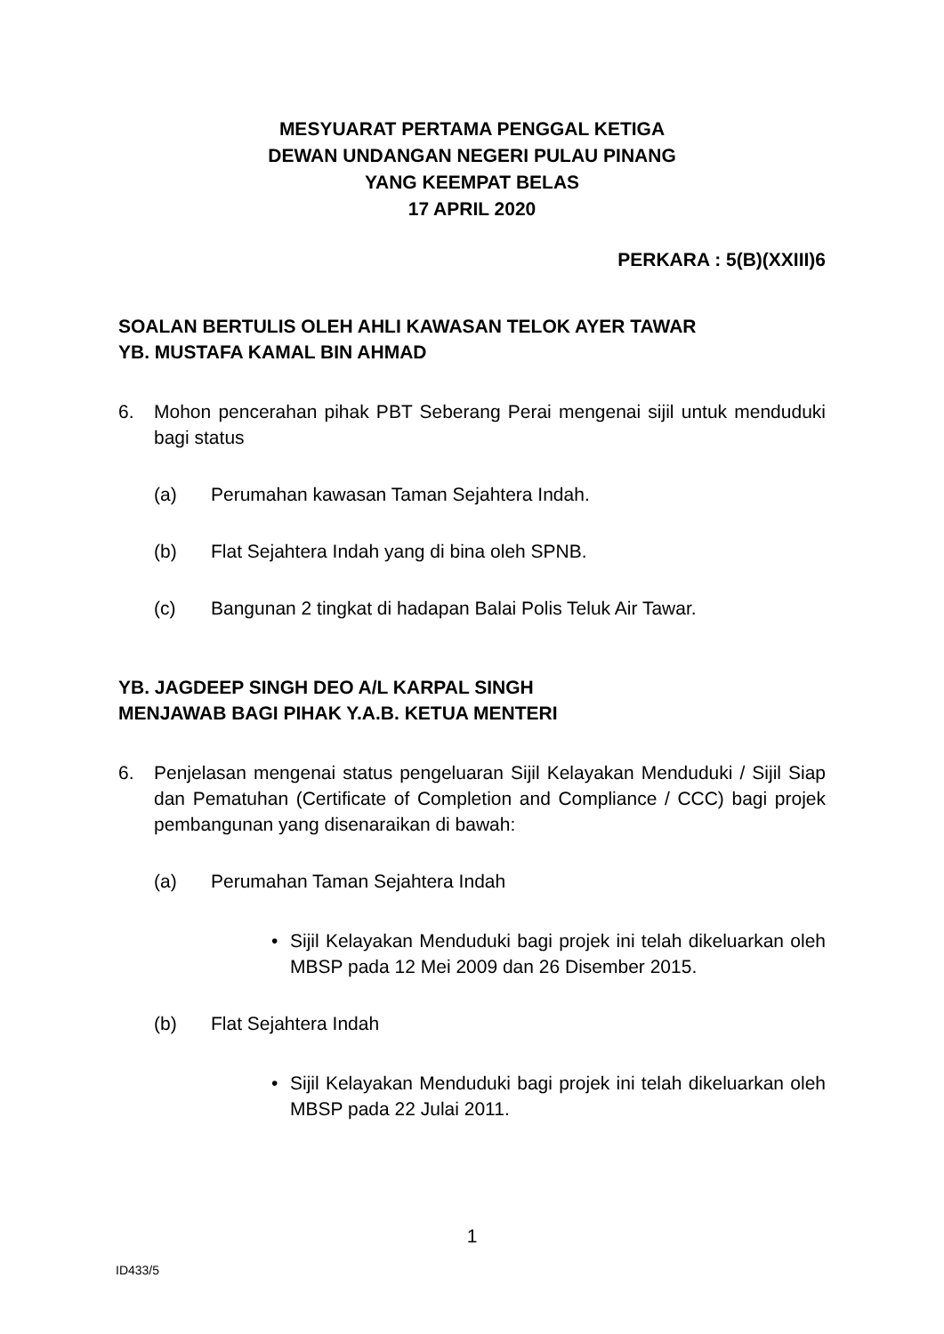MESYUARAT PERTAMA PENGGAL KETIGA
DEWAN UNDANGAN NEGERI PULAU PINANG
YANG KEEMPAT BELAS
17 APRIL 2020
PERKARA : 5(B)(XXIII)6
SOALAN BERTULIS OLEH AHLI KAWASAN TELOK AYER TAWAR
YB. MUSTAFA KAMAL BIN AHMAD
6. Mohon pencerahan pihak PBT Seberang Perai mengenai sijil untuk menduduki bagi status
(a) Perumahan kawasan Taman Sejahtera Indah.
(b) Flat Sejahtera Indah yang di bina oleh SPNB.
(c) Bangunan 2 tingkat di hadapan Balai Polis Teluk Air Tawar.
YB. JAGDEEP SINGH DEO A/L KARPAL SINGH
MENJAWAB BAGI PIHAK Y.A.B. KETUA MENTERI
6. Penjelasan mengenai status pengeluaran Sijil Kelayakan Menduduki / Sijil Siap dan Pematuhan (Certificate of Completion and Compliance / CCC) bagi projek pembangunan yang disenaraikan di bawah:
(a) Perumahan Taman Sejahtera Indah
• Sijil Kelayakan Menduduki bagi projek ini telah dikeluarkan oleh MBSP pada 12 Mei 2009 dan 26 Disember 2015.
(b) Flat Sejahtera Indah
• Sijil Kelayakan Menduduki bagi projek ini telah dikeluarkan oleh MBSP pada 22 Julai 2011.
1
ID433/5